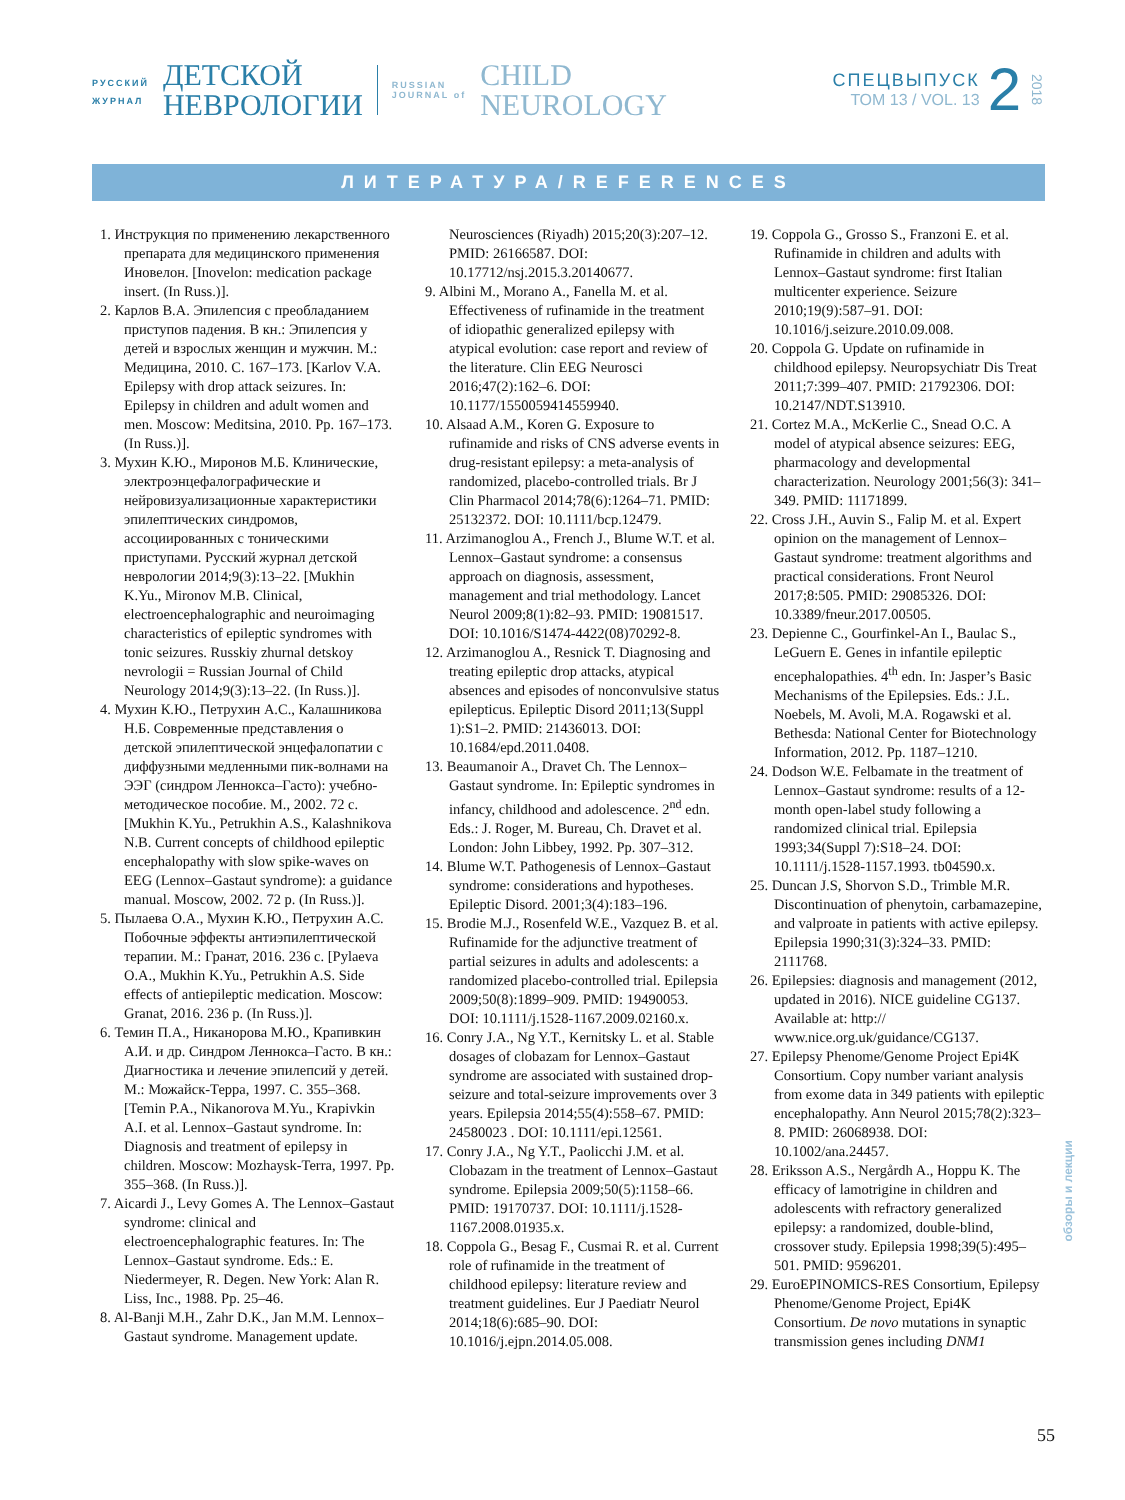РУССКИЙ
ЖУРНАЛ
ДЕТСКОЙ
НЕВРОЛОГИИ
RUSSIAN
JOURNAL of
CHILD
NEUROLOGY
СПЕЦВЫПУСК
ТОМ 13 / VOL. 13
2
2018
ЛИТЕРАТУРА/REFERENCES
1. Инструкция по применению лекарственного препарата для медицинского применения Иновелон. [Inovelon: medication package insert. (In Russ.)].
2. Карлов В.А. Эпилепсия с преобладанием приступов падения. В кн.: Эпилепсия у детей и взрослых женщин и мужчин. М.: Медицина, 2010. С. 167–173. [Karlov V.A. Epilepsy with drop attack seizures. In: Epilepsy in children and adult women and men. Moscow: Meditsina, 2010. Pp. 167–173. (In Russ.)].
3. Мухин К.Ю., Миронов М.Б. Клинические, электроэнцефалографические и нейровизуализационные характеристики эпилептических синдромов, ассоциированных с тоническими приступами. Русский журнал детской неврологии 2014;9(3):13–22. [Mukhin K.Yu., Mironov M.B. Clinical, electroencephalographic and neuroimaging characteristics of epileptic syndromes with tonic seizures. Russkiy zhurnal detskoy nevrologii = Russian Journal of Child Neurology 2014;9(3):13–22. (In Russ.)].
4. Мухин К.Ю., Петрухин А.С., Калашникова Н.Б. Современные представления о детской эпилептической энцефалопатии с диффузными медленными пик-волнами на ЭЭГ (синдром Леннокса–Гасто): учебно-методическое пособие. М., 2002. 72 с. [Mukhin K.Yu., Petrukhin A.S., Kalashnikova N.B. Current concepts of childhood epileptic encephalopathy with slow spike-waves on EEG (Lennox–Gastaut syndrome): a guidance manual. Moscow, 2002. 72 p. (In Russ.)].
5. Пылаева О.А., Мухин К.Ю., Петрухин А.С. Побочные эффекты антиэпилептической терапии. М.: Гранат, 2016. 236 с. [Pylaeva O.A., Mukhin K.Yu., Petrukhin A.S. Side effects of antiepileptic medication. Moscow: Granat, 2016. 236 p. (In Russ.)].
6. Темин П.А., Никанорова М.Ю., Крапивкин А.И. и др. Синдром Леннокса–Гасто. В кн.: Диагностика и лечение эпилепсий у детей. М.: Можайск-Терра, 1997. С. 355–368. [Temin P.A., Nikanorova M.Yu., Krapivkin A.I. et al. Lennox–Gastaut syndrome. In: Diagnosis and treatment of epilepsy in children. Moscow: Mozhaysk-Terra, 1997. Pp. 355–368. (In Russ.)].
7. Aicardi J., Levy Gomes A. The Lennox–Gastaut syndrome: clinical and electroencephalographic features. In: The Lennox–Gastaut syndrome. Eds.: E. Niedermeyer, R. Degen. New York: Alan R. Liss, Inc., 1988. Pp. 25–46.
8. Al-Banji M.H., Zahr D.K., Jan M.M. Lennox–Gastaut syndrome. Management update. Neurosciences (Riyadh) 2015;20(3):207–12. PMID: 26166587. DOI: 10.17712/nsj.2015.3.20140677.
9. Albini M., Morano A., Fanella M. et al. Effectiveness of rufinamide in the treatment of idiopathic generalized epilepsy with atypical evolution: case report and review of the literature. Clin EEG Neurosci 2016;47(2):162–6. DOI: 10.1177/1550059414559940.
10. Alsaad A.M., Koren G. Exposure to rufinamide and risks of CNS adverse events in drug-resistant epilepsy: a meta-analysis of randomized, placebo-controlled trials. Br J Clin Pharmacol 2014;78(6):1264–71. PMID: 25132372. DOI: 10.1111/bcp.12479.
11. Arzimanoglou A., French J., Blume W.T. et al. Lennox–Gastaut syndrome: a consensus approach on diagnosis, assessment, management and trial methodology. Lancet Neurol 2009;8(1):82–93. PMID: 19081517. DOI: 10.1016/S1474-4422(08)70292-8.
12. Arzimanoglou A., Resnick T. Diagnosing and treating epileptic drop attacks, atypical absences and episodes of nonconvulsive status epilepticus. Epileptic Disord 2011;13(Suppl 1):S1–2. PMID: 21436013. DOI: 10.1684/epd.2011.0408.
13. Beaumanoir A., Dravet Ch. The Lennox–Gastaut syndrome. In: Epileptic syndromes in infancy, childhood and adolescence. 2<sup>nd</sup> edn. Eds.: J. Roger, M. Bureau, Ch. Dravet et al. London: John Libbey, 1992. Pp. 307–312.
14. Blume W.T. Pathogenesis of Lennox–Gastaut syndrome: considerations and hypotheses. Epileptic Disord. 2001;3(4):183–196.
15. Brodie M.J., Rosenfeld W.E., Vazquez B. et al. Rufinamide for the adjunctive treatment of partial seizures in adults and adolescents: a randomized placebo-controlled trial. Epilepsia 2009;50(8):1899–909. PMID: 19490053. DOI: 10.1111/j.1528-1167.2009.02160.x.
16. Conry J.A., Ng Y.T., Kernitsky L. et al. Stable dosages of clobazam for Lennox–Gastaut syndrome are associated with sustained drop-seizure and total-seizure improvements over 3 years. Epilepsia 2014;55(4):558–67. PMID: 24580023 . DOI: 10.1111/epi.12561.
17. Conry J.A., Ng Y.T., Paolicchi J.M. et al. Clobazam in the treatment of Lennox–Gastaut syndrome. Epilepsia 2009;50(5):1158–66. PMID: 19170737. DOI: 10.1111/j.1528-1167.2008.01935.x.
18. Coppola G., Besag F., Cusmai R. et al. Current role of rufinamide in the treatment of childhood epilepsy: literature review and treatment guidelines. Eur J Paediatr Neurol 2014;18(6):685–90. DOI: 10.1016/j.ejpn.2014.05.008.
19. Coppola G., Grosso S., Franzoni E. et al. Rufinamide in children and adults with Lennox–Gastaut syndrome: first Italian multicenter experience. Seizure 2010;19(9):587–91. DOI: 10.1016/j.seizure.2010.09.008.
20. Coppola G. Update on rufinamide in childhood epilepsy. Neuropsychiatr Dis Treat 2011;7:399–407. PMID: 21792306. DOI: 10.2147/NDT.S13910.
21. Cortez M.A., McKerlie C., Snead O.C. A model of atypical absence seizures: EEG, pharmacology and developmental characterization. Neurology 2001;56(3): 341–349. PMID: 11171899.
22. Cross J.H., Auvin S., Falip M. et al. Expert opinion on the management of Lennox–Gastaut syndrome: treatment algorithms and practical considerations. Front Neurol 2017;8:505. PMID: 29085326. DOI: 10.3389/fneur.2017.00505.
23. Depienne C., Gourfinkel-An I., Baulac S., LeGuern E. Genes in infantile epileptic encephalopathies. 4<sup>th</sup> edn. In: Jasper’s Basic Mechanisms of the Epilepsies. Eds.: J.L. Noebels, M. Avoli, M.A. Rogawski et al. Bethesda: National Center for Biotechnology Information, 2012. Pp. 1187–1210.
24. Dodson W.E. Felbamate in the treatment of Lennox–Gastaut syndrome: results of a 12-month open-label study following a randomized clinical trial. Epilepsia 1993;34(Suppl 7):S18–24. DOI: 10.1111/j.1528-1157.1993. tb04590.x.
25. Duncan J.S, Shorvon S.D., Trimble M.R. Discontinuation of phenytoin, carbamazepine, and valproate in patients with active epilepsy. Epilepsia 1990;31(3):324–33. PMID: 2111768.
26. Epilepsies: diagnosis and management (2012, updated in 2016). NICE guideline CG137. Available at: http:// www.nice.org.uk/guidance/CG137.
27. Epilepsy Phenome/Genome Project Epi4K Consortium. Copy number variant analysis from exome data in 349 patients with epileptic encephalopathy. Ann Neurol 2015;78(2):323–8. PMID: 26068938. DOI: 10.1002/ana.24457.
28. Eriksson A.S., Nergårdh A., Hoppu K. The efficacy of lamotrigine in children and adolescents with refractory generalized epilepsy: a randomized, double-blind, crossover study. Epilepsia 1998;39(5):495–501. PMID: 9596201.
29. EuroEPINOMICS-RES Consortium, Epilepsy Phenome/Genome Project, Epi4K Consortium. De novo mutations in synaptic transmission genes including DNM1
обзоры и лекции
55